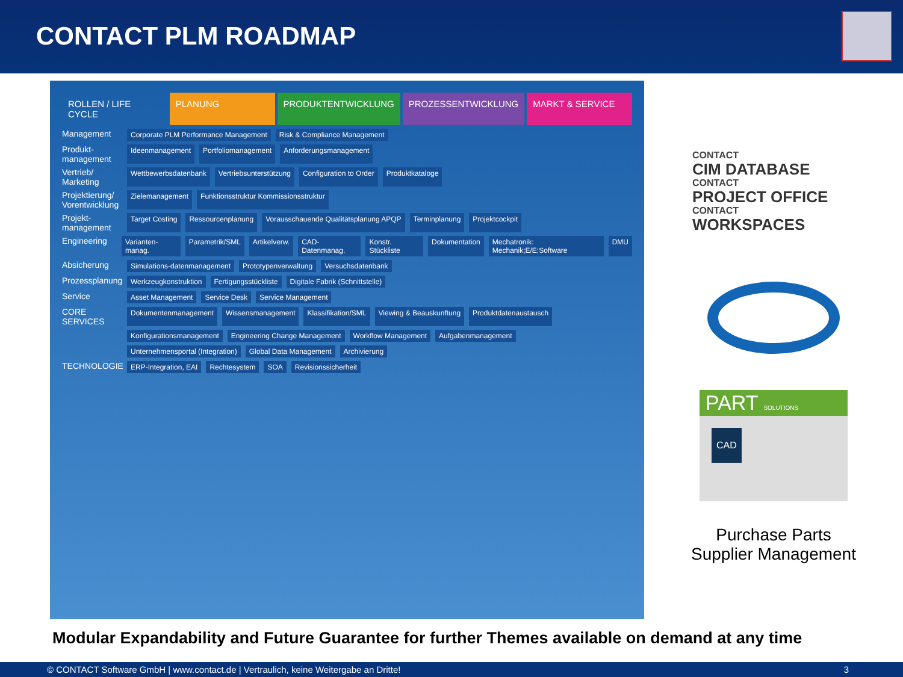CONTACT PLM ROADMAP
ROLLEN / LIFE CYCLE PLANUNG PRODUKTENTWICKLUNG PROZESSENTWICKLUNG MARKT & SERVICE
Management Corporate PLM Performance Management Risk & Compliance Management
Produkt-management Ideenmanagement Portfoliomanagement Anforderungsmanagement
Vertrieb/ Marketing Wettbewerbsdatenbank Vertriebsunterstützung Configuration to Order Produktkataloge
Projektierung/ Vorentwicklung Zielemanagement Funktionsstruktur Kommissionsstruktur
Projekt-management Target Costing Ressourcenplanung Vorausschauende Qualitätsplanung APQP Terminplanung Projektcockpit
Engineering Varianten-manag. Parametrik/SML Artikelverw. CAD-Datenmanag. Konstr. Stückliste Dokumentation Mechatronik: Mechanik;E/E;Software DMU
Absicherung Simulations-datenmanagement Prototypenverwaltung Versuchsdatenbank
Prozessplanung Werkzeugkonstruktion Fertigungsstückliste Digitale Fabrik (Schnittstelle)
Service Asset Management Service Desk Service Management
CORE SERVICES Dokumentenmanagement Wissensmanagement Klassifikation/SML Viewing & Beauskunftung Produktdatenaustausch
Konfigurationsmanagement Engineering Change Management Workflow Management Aufgabenmanagement
Unternehmensportal (Integration) Global Data Management Archivierung
TECHNOLOGIE ERP-Integration, EAI Rechtesystem SOA Revisionssicherheit
CONTACT
CIM DATABASE
CONTACT
PROJECT OFFICE
CONTACT
WORKSPACES
PART SOLUTIONS
CAD
Purchase Parts
Supplier Management
Modular Expandability and Future Guarantee for further Themes available on demand at any time
© CONTACT Software GmbH | www.contact.de | Vertraulich, keine Weitergabe an Dritte! 3